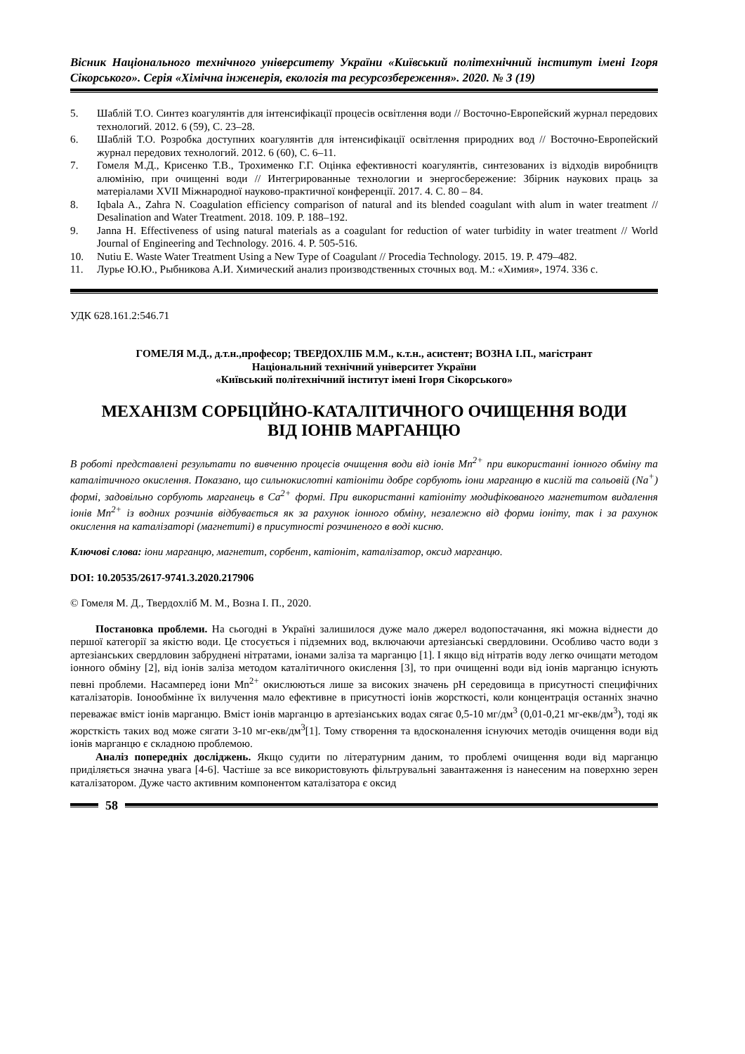Вісник Національного технічного університету України «Київський політехнічний інститут імені Ігоря Сікорського». Серія «Хімічна інженерія, екологія та ресурсозбереження». 2020. № 3 (19)
5. Шаблій Т.О. Синтез коагулянтів для інтенсифікації процесів освітлення води // Восточно-Европейский журнал передових технологий. 2012. 6 (59), С. 23–28.
6. Шаблій Т.О. Розробка доступних коагулянтів для інтенсифікації освітлення природних вод // Восточно-Европейский журнал передових технологий. 2012. 6 (60), С. 6–11.
7. Гомеля М.Д., Крисенко Т.В., Трохименко Г.Г. Оцінка ефективності коагулянтів, синтезованих із відходів виробництв алюмінію, при очищенні води // Интегрированные технологии и энергосбережение: Збірник наукових праць за матеріалами XVII Міжнародної науково-практичної конференції. 2017. 4. С. 80 – 84.
8. Iqbala A., Zahra N. Coagulation efficiency comparison of natural and its blended coagulant with alum in water treatment // Desalination and Water Treatment. 2018. 109. P. 188–192.
9. Janna H. Effectiveness of using natural materials as a coagulant for reduction of water turbidity in water treatment // World Journal of Engineering and Technology. 2016. 4. P. 505-516.
10. Nutiu E. Waste Water Treatment Using a New Type of Coagulant // Procedia Technology. 2015. 19. P. 479–482.
11. Лурье Ю.Ю., Рыбникова А.И. Химический анализ производственных сточных вод. М.: «Химия», 1974. 336 с.
УДК 628.161.2:546.71
ГОМЕЛЯ М.Д., д.т.н.,професор; ТВЕРДОХЛІБ М.М., к.т.н., асистент; ВОЗНА І.П., магістрант
Національний технічний університет України
«Київський політехнічний інститут імені Ігоря Сікорського»
МЕХАНІЗМ СОРБЦІЙНО-КАТАЛІТИЧНОГО ОЧИЩЕННЯ ВОДИ
ВІД ІОНІВ МАРГАНЦЮ
В роботі представлені результати по вивченню процесів очищення води від іонів Mn<sup>2+</sup> при використанні іонного обміну та каталітичного окислення. Показано, що сильнокислотні катіоніти добре сорбують іони марганцю в кислій та сольовій (Na<sup>+</sup>) формі, задовільно сорбують марганець в Ca<sup>2+</sup> формі. При використанні катіоніту модифікованого магнетитом видалення іонів Mn<sup>2+</sup> із водних розчинів відбувається як за рахунок іонного обміну, незалежно від форми іоніту, так і за рахунок окислення на каталізаторі (магнетиті) в присутності розчиненого в воді кисню.
Ключові слова: іони марганцю, магнетит, сорбент, катіоніт, каталізатор, оксид марганцю.
DOI: 10.20535/2617-9741.3.2020.217906
© Гомеля М. Д., Твердохліб М. М., Возна І. П., 2020.
Постановка проблеми. На сьогодні в Україні залишилося дуже мало джерел водопостачання, які можна віднести до першої категорії за якістю води. Це стосується і підземних вод, включаючи артезіанські свердловини. Особливо часто води з артезіанських свердловин забруднені нітратами, іонами заліза та марганцю [1]. І якщо від нітратів воду легко очищати методом іонного обміну [2], від іонів заліза методом каталітичного окислення [3], то при очищенні води від іонів марганцю існують певні проблеми. Насамперед іони Mn<sup>2+</sup> окислюються лише за високих значень pH середовища в присутності специфічних каталізаторів. Іонообмінне їх вилучення мало ефективне в присутності іонів жорсткості, коли концентрація останніх значно переважає вміст іонів марганцю. Вміст іонів марганцю в артезіанських водах сягає 0,5-10 мг/дм<sup>3</sup> (0,01-0,21 мг-екв/дм<sup>3</sup>), тоді як жорсткість таких вод може сягати 3-10 мг-екв/дм<sup>3</sup>[1]. Тому створення та вдосконалення існуючих методів очищення води від іонів марганцю є складною проблемою.
Аналіз попередніх досліджень. Якщо судити по літературним даним, то проблемі очищення води від марганцю приділяється значна увага [4-6]. Частіше за все використовують фільтрувальні завантаження із нанесеним на поверхню зерен каталізатором. Дуже часто активним компонентом каталізатора є оксид
58